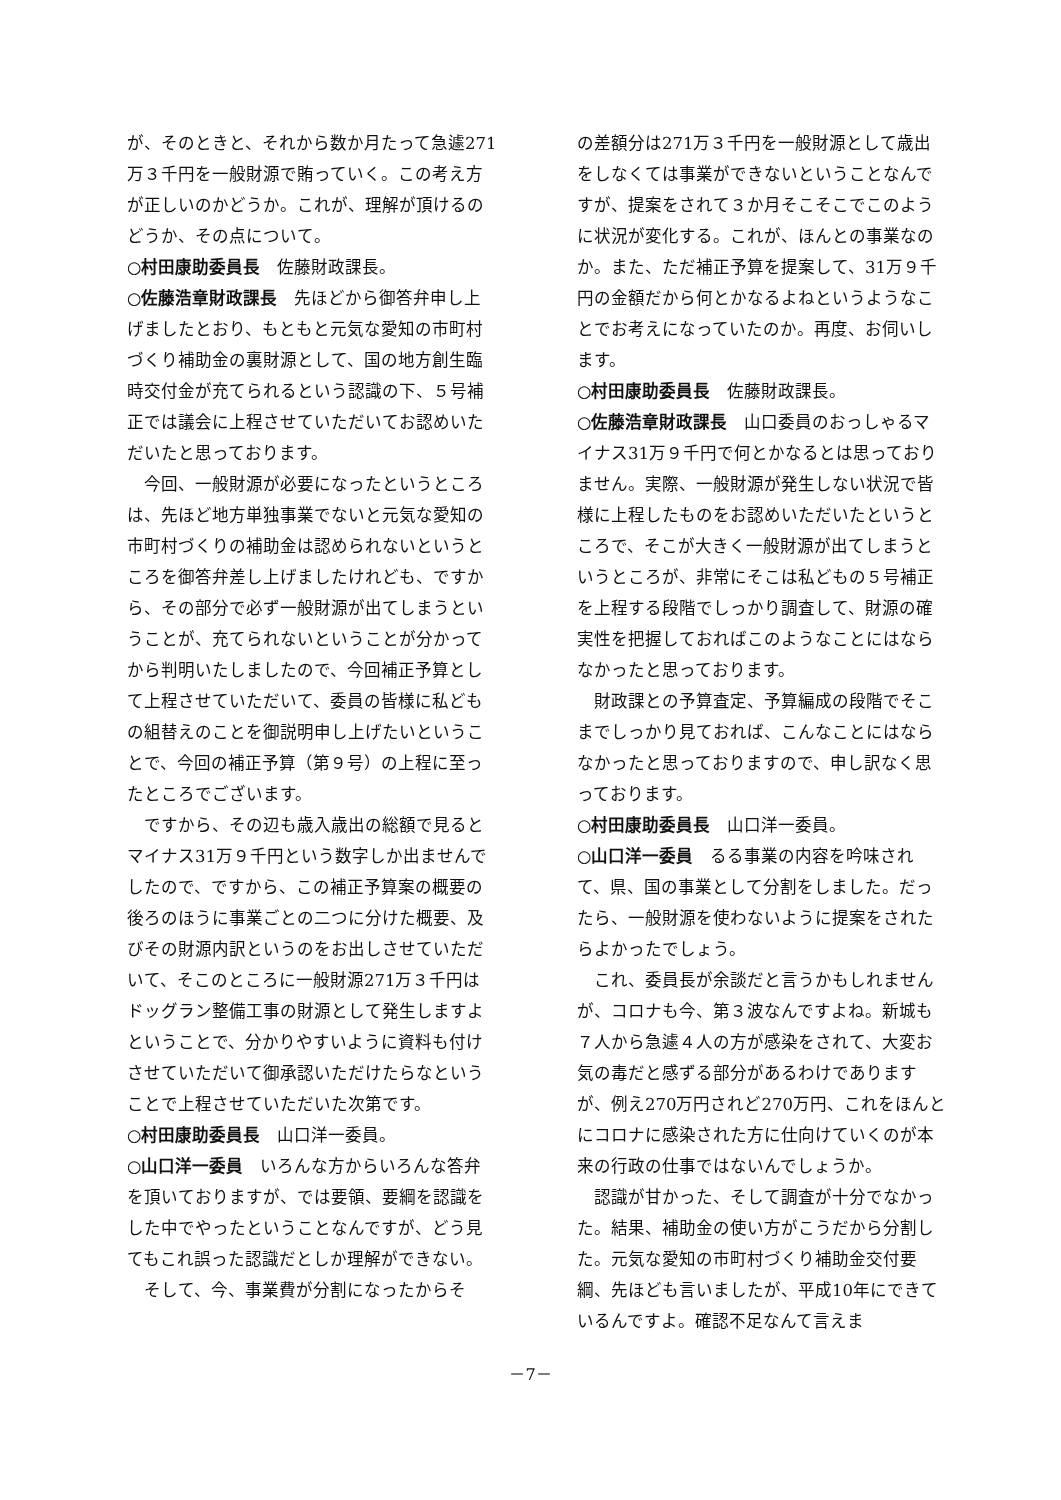が、そのときと、それから数か月たって急遽271万３千円を一般財源で賄っていく。この考え方が正しいのかどうか。これが、理解が頂けるのどうか、その点について。
○村田康助委員長　佐藤財政課長。
○佐藤浩章財政課長　先ほどから御答弁申し上げましたとおり、もともと元気な愛知の市町村づくり補助金の裏財源として、国の地方創生臨時交付金が充てられるという認識の下、５号補正では議会に上程させていただいてお認めいただいたと思っております。
今回、一般財源が必要になったというところは、先ほど地方単独事業でないと元気な愛知の市町村づくりの補助金は認められないというところを御答弁差し上げましたけれども、ですから、その部分で必ず一般財源が出てしまうということが、充てられないということが分かってから判明いたしましたので、今回補正予算として上程させていただいて、委員の皆様に私どもの組替えのことを御説明申し上げたいということで、今回の補正予算（第９号）の上程に至ったところでございます。
ですから、その辺も歳入歳出の総額で見るとマイナス31万９千円という数字しか出ませんでしたので、ですから、この補正予算案の概要の後ろのほうに事業ごとの二つに分けた概要、及びその財源内訳というのをお出しさせていただいて、そこのところに一般財源271万３千円はドッグラン整備工事の財源として発生しますよということで、分かりやすいように資料も付けさせていただいて御承認いただけたらなということで上程させていただいた次第です。
○村田康助委員長　山口洋一委員。
○山口洋一委員　いろんな方からいろんな答弁を頂いておりますが、では要領、要綱を認識をした中でやったということなんですが、どう見てもこれ誤った認識だとしか理解ができない。
そして、今、事業費が分割になったからそ
の差額分は271万３千円を一般財源として歳出をしなくては事業ができないということなんですが、提案をされて３か月そこそこでこのように状況が変化する。これが、ほんとの事業なのか。また、ただ補正予算を提案して、31万９千円の金額だから何とかなるよねというようなことでお考えになっていたのか。再度、お伺いします。
○村田康助委員長　佐藤財政課長。
○佐藤浩章財政課長　山口委員のおっしゃるマイナス31万９千円で何とかなるとは思っておりません。実際、一般財源が発生しない状況で皆様に上程したものをお認めいただいたというところで、そこが大きく一般財源が出てしまうというところが、非常にそこは私どもの５号補正を上程する段階でしっかり調査して、財源の確実性を把握しておればこのようなことにはならなかったと思っております。
財政課との予算査定、予算編成の段階でそこまでしっかり見ておれば、こんなことにはならなかったと思っておりますので、申し訳なく思っております。
○村田康助委員長　山口洋一委員。
○山口洋一委員　るる事業の内容を吟味されて、県、国の事業として分割をしました。だったら、一般財源を使わないように提案をされたらよかったでしょう。
これ、委員長が余談だと言うかもしれませんが、コロナも今、第３波なんですよね。新城も７人から急遽４人の方が感染をされて、大変お気の毒だと感ずる部分があるわけでありますが、例え270万円されど270万円、これをほんとにコロナに感染された方に仕向けていくのが本来の行政の仕事ではないんでしょうか。
認識が甘かった、そして調査が十分でなかった。結果、補助金の使い方がこうだから分割した。元気な愛知の市町村づくり補助金交付要綱、先ほども言いましたが、平成10年にできているんですよ。確認不足なんて言えま
－7－